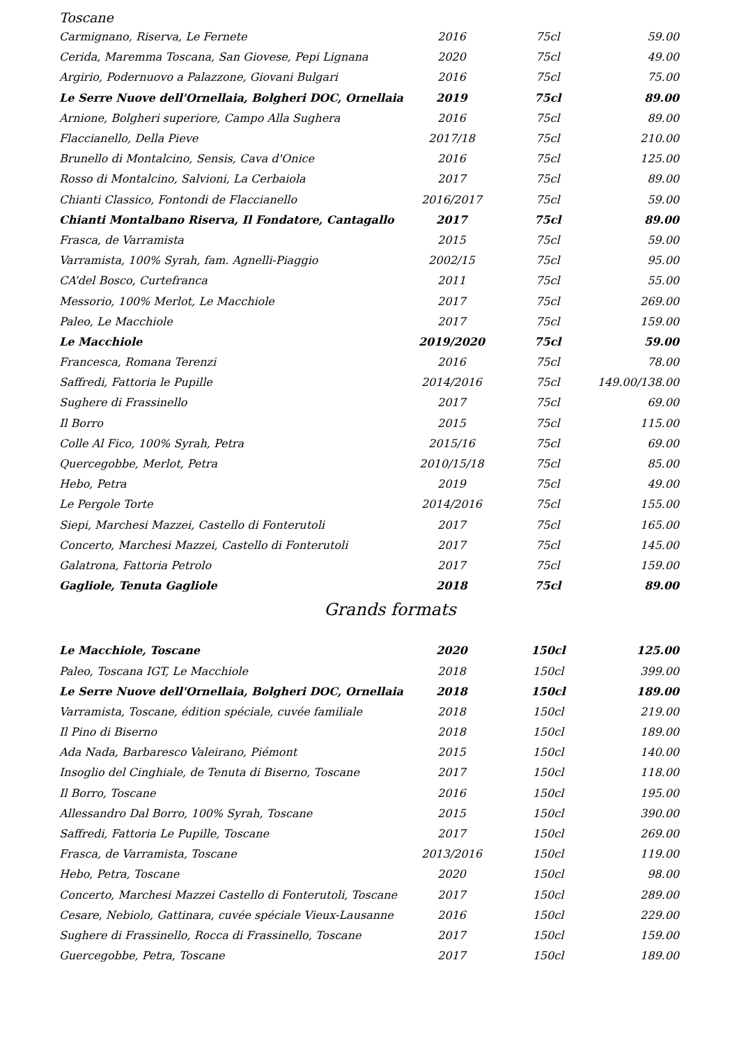Toscane
| Carmignano, Riserva, Le Fernete | 2016 | 75cl | 59.00 |
| Cerida, Maremma Toscana, San Giovese, Pepi Lignana | 2020 | 75cl | 49.00 |
| Argirio, Podernuovo a Palazzone, Giovani Bulgari | 2016 | 75cl | 75.00 |
| Le Serre Nuove dell'Ornellaia, Bolgheri DOC, Ornellaia | 2019 | 75cl | 89.00 |
| Arnione, Bolgheri superiore, Campo Alla Sughera | 2016 | 75cl | 89.00 |
| Flaccianello, Della Pieve | 2017/18 | 75cl | 210.00 |
| Brunello di Montalcino, Sensis, Cava d'Onice | 2016 | 75cl | 125.00 |
| Rosso di Montalcino, Salvioni, La Cerbaiola | 2017 | 75cl | 89.00 |
| Chianti Classico, Fontondi de Flaccianello | 2016/2017 | 75cl | 59.00 |
| Chianti Montalbano Riserva, Il Fondatore, Cantagallo | 2017 | 75cl | 89.00 |
| Frasca, de Varramista | 2015 | 75cl | 59.00 |
| Varramista, 100% Syrah, fam. Agnelli-Piaggio | 2002/15 | 75cl | 95.00 |
| CA’del Bosco, Curtefranca | 2011 | 75cl | 55.00 |
| Messorio, 100% Merlot, Le Macchiole | 2017 | 75cl | 269.00 |
| Paleo, Le Macchiole | 2017 | 75cl | 159.00 |
| Le Macchiole | 2019/2020 | 75cl | 59.00 |
| Francesca, Romana Terenzi | 2016 | 75cl | 78.00 |
| Saffredi, Fattoria le Pupille | 2014/2016 | 75cl | 149.00/138.00 |
| Sughere di Frassinello | 2017 | 75cl | 69.00 |
| Il Borro | 2015 | 75cl | 115.00 |
| Colle Al Fico, 100% Syrah, Petra | 2015/16 | 75cl | 69.00 |
| Quercegobbe, Merlot, Petra | 2010/15/18 | 75cl | 85.00 |
| Hebo, Petra | 2019 | 75cl | 49.00 |
| Le Pergole Torte | 2014/2016 | 75cl | 155.00 |
| Siepi, Marchesi Mazzei, Castello di Fonterutoli | 2017 | 75cl | 165.00 |
| Concerto, Marchesi Mazzei, Castello di Fonterutoli | 2017 | 75cl | 145.00 |
| Galatrona, Fattoria Petrolo | 2017 | 75cl | 159.00 |
| Gagliole, Tenuta Gagliole | 2018 | 75cl | 89.00 |
Grands formats
| Le Macchiole, Toscane | 2020 | 150cl | 125.00 |
| Paleo, Toscana IGT, Le Macchiole | 2018 | 150cl | 399.00 |
| Le Serre Nuove dell'Ornellaia, Bolgheri DOC, Ornellaia | 2018 | 150cl | 189.00 |
| Varramista, Toscane, édition spéciale, cuvée familiale | 2018 | 150cl | 219.00 |
| Il Pino di Biserno | 2018 | 150cl | 189.00 |
| Ada Nada, Barbaresco Valeirano, Piémont | 2015 | 150cl | 140.00 |
| Insoglio del Cinghiale, de Tenuta di Biserno, Toscane | 2017 | 150cl | 118.00 |
| Il Borro, Toscane | 2016 | 150cl | 195.00 |
| Allessandro Dal Borro, 100% Syrah, Toscane | 2015 | 150cl | 390.00 |
| Saffredi, Fattoria Le Pupille, Toscane | 2017 | 150cl | 269.00 |
| Frasca, de Varramista, Toscane | 2013/2016 | 150cl | 119.00 |
| Hebo, Petra, Toscane | 2020 | 150cl | 98.00 |
| Concerto, Marchesi Mazzei Castello di Fonterutoli, Toscane | 2017 | 150cl | 289.00 |
| Cesare, Nebiolo, Gattinara, cuvée spéciale Vieux-Lausanne | 2016 | 150cl | 229.00 |
| Sughere di Frassinello, Rocca di Frassinello, Toscane | 2017 | 150cl | 159.00 |
| Guercegobbe, Petra, Toscane | 2017 | 150cl | 189.00 |